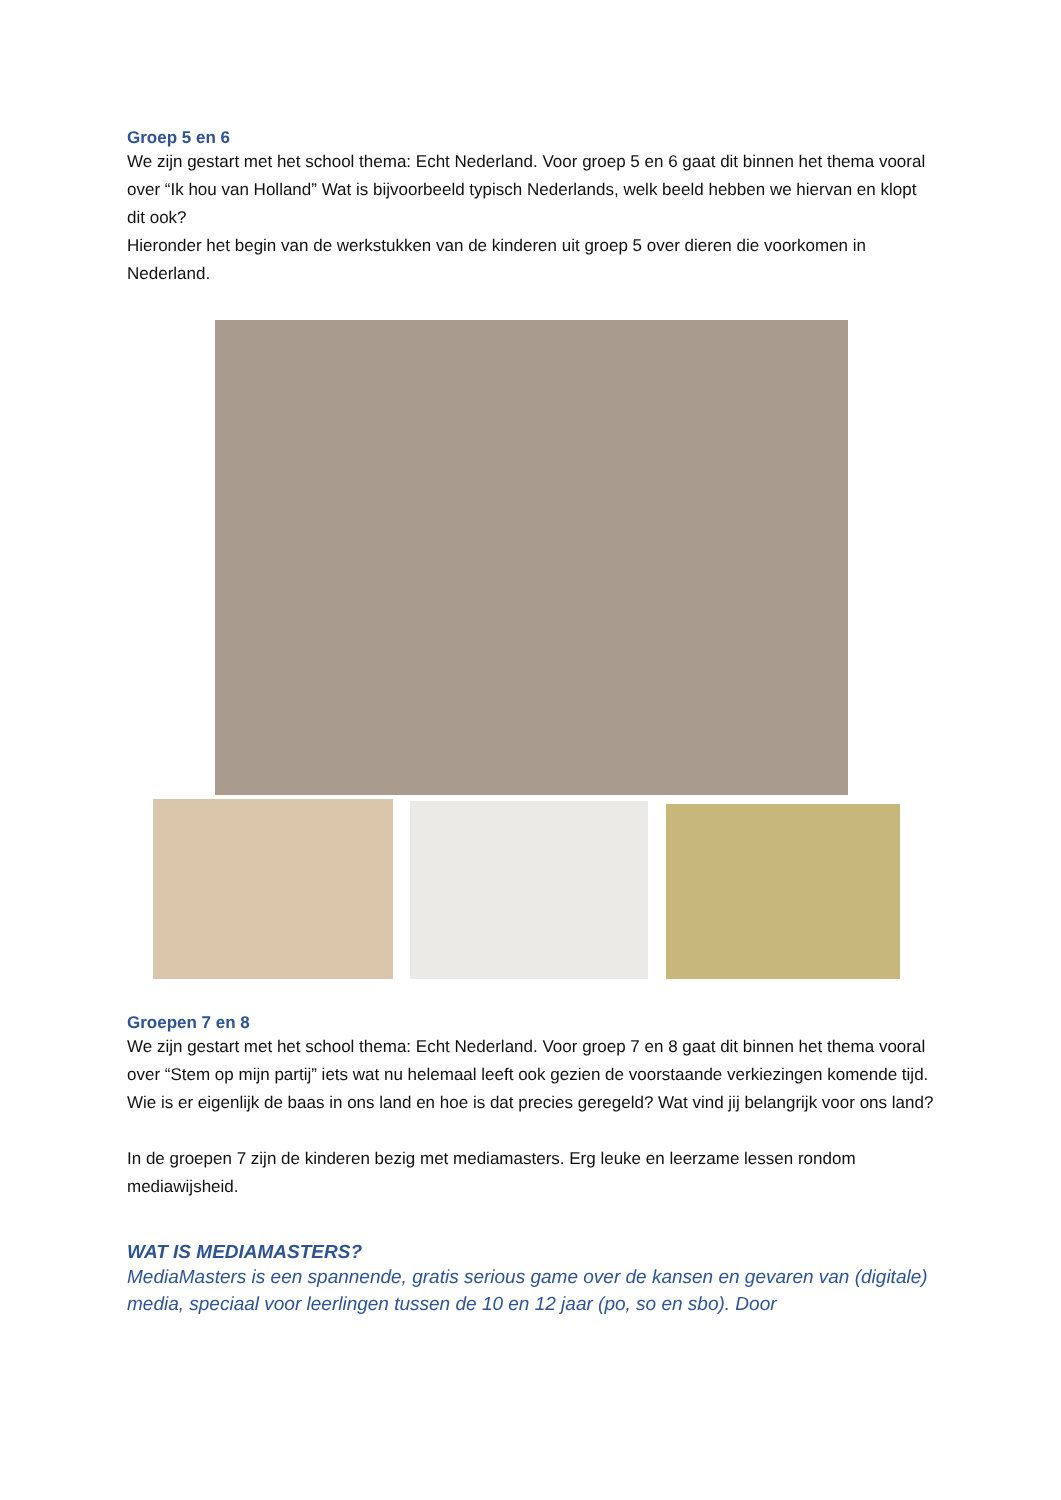Groep 5 en 6
We zijn gestart met het school thema: Echt Nederland. Voor groep 5 en 6 gaat dit binnen het thema vooral over “Ik hou van Holland” Wat is bijvoorbeeld typisch Nederlands, welk beeld hebben we hiervan en klopt dit ook?
Hieronder het begin van de werkstukken van de kinderen uit groep 5 over dieren die voorkomen in Nederland.
Groepen 7 en 8
We zijn gestart met het school thema: Echt Nederland. Voor groep 7 en 8 gaat dit binnen het thema vooral over “Stem op mijn partij” iets wat nu helemaal leeft ook gezien de voorstaande verkiezingen komende tijd. Wie is er eigenlijk de baas in ons land en hoe is dat precies geregeld? Wat vind jij belangrijk voor ons land?
In de groepen 7 zijn de kinderen bezig met mediamasters. Erg leuke en leerzame lessen rondom mediawijsheid.
WAT IS MEDIAMASTERS?
MediaMasters is een spannende, gratis serious game over de kansen en gevaren van (digitale) media, speciaal voor leerlingen tussen de 10 en 12 jaar (po, so en sbo). Door